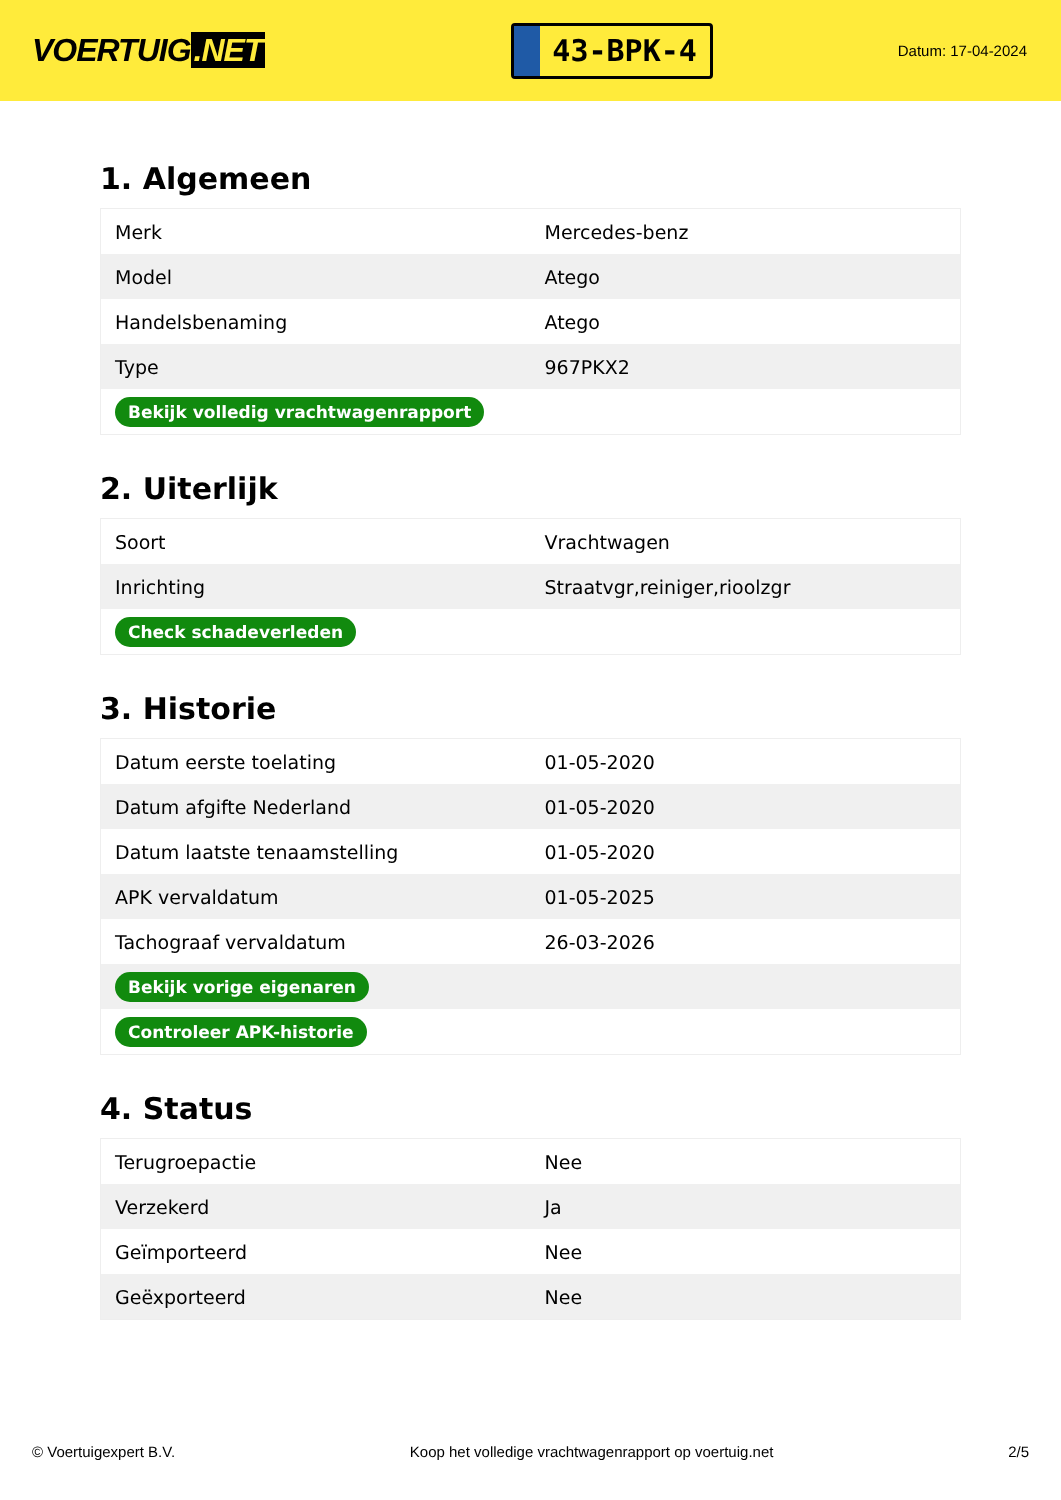VOERTUIG.NET
43-BPK-4
Datum: 17-04-2024
1. Algemeen
| Merk | Mercedes-benz |
| Model | Atego |
| Handelsbenaming | Atego |
| Type | 967PKX2 |
| Bekijk volledig vrachtwagenrapport | |
2. Uiterlijk
| Soort | Vrachtwagen |
| Inrichting | Straatvgr,reiniger,rioolzgr |
| Check schadeverleden | |
3. Historie
| Datum eerste toelating | 01-05-2020 |
| Datum afgifte Nederland | 01-05-2020 |
| Datum laatste tenaamstelling | 01-05-2020 |
| APK vervaldatum | 01-05-2025 |
| Tachograaf vervaldatum | 26-03-2026 |
| Bekijk vorige eigenaren | |
| Controleer APK-historie | |
4. Status
| Terugroepactie | Nee |
| Verzekerd | Ja |
| Geïmporteerd | Nee |
| Geëxporteerd | Nee |
© Voertuigexpert B.V. Koop het volledige vrachtwagenrapport op voertuig.net 2/5